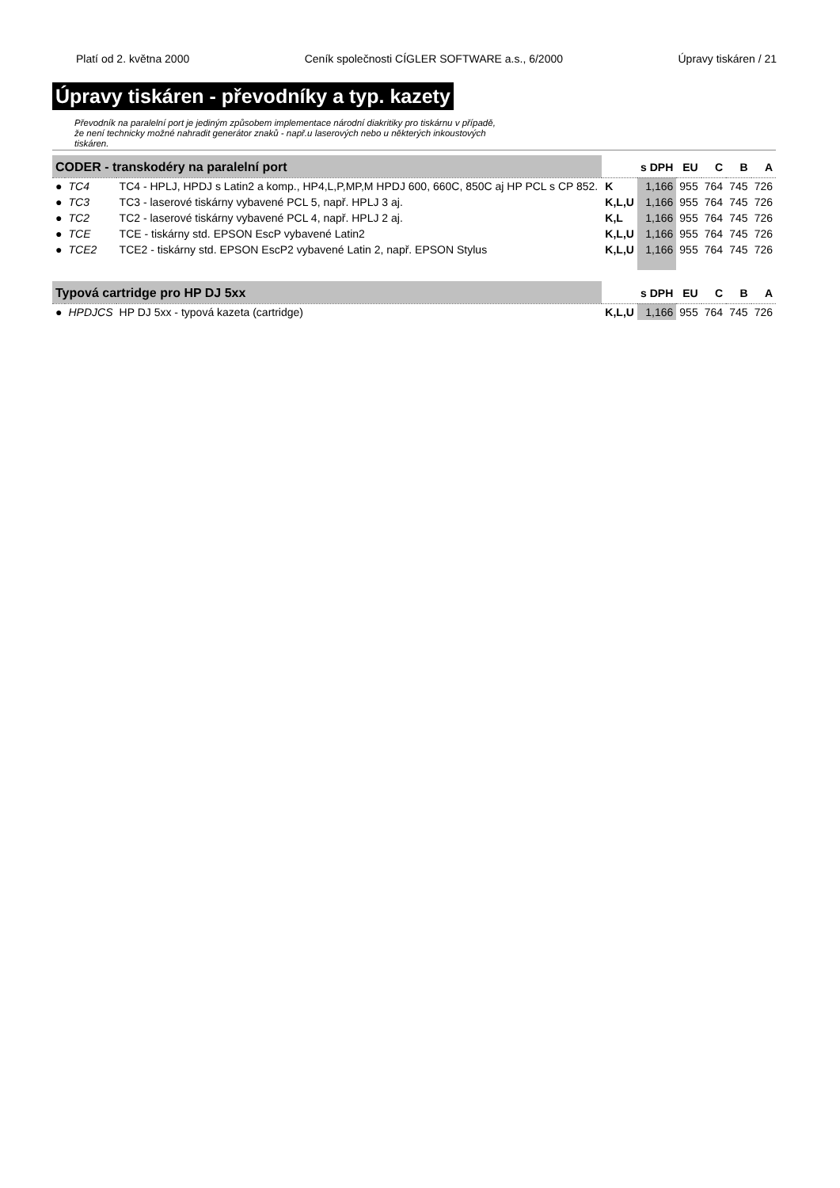Platí od 2. května 2000 Ceník společnosti CÍGLER SOFTWARE a.s., 6/2000 Úpravy tiskáren / 21
Úpravy tiskáren - převodníky a typ. kazety
Převodník na paralelní port je jediným způsobem implementace národní diakritiky pro tiskárnu v případě, že není technicky možné nahradit generátor znaků - např.u laserových nebo u některých inkoustových tiskáren.
| CODER - transkodéry na paralelní port | | | | s DPH | EU | C | B | A |
| --- | --- | --- | --- | --- | --- | --- | --- | --- |
| ● | TC4 | TC4 - HPLJ, HPDJ s Latin2 a komp., HP4,L,P,MP,M HPDJ 600, 660C, 850C aj HP PCL s CP 852. | K | 1,166 | 955 | 764 | 745 | 726 |
| ● | TC3 | TC3 - laserové tiskárny vybavené PCL 5, např. HPLJ 3 aj. | K,L,U | 1,166 | 955 | 764 | 745 | 726 |
| ● | TC2 | TC2 - laserové tiskárny vybavené PCL 4, např. HPLJ 2 aj. | K,L | 1,166 | 955 | 764 | 745 | 726 |
| ● | TCE | TCE - tiskárny std. EPSON EscP vybavené Latin2 | K,L,U | 1,166 | 955 | 764 | 745 | 726 |
| ● | TCE2 | TCE2 - tiskárny std. EPSON EscP2 vybavené Latin 2, např. EPSON Stylus | K,L,U | 1,166 | 955 | 764 | 745 | 726 |
| Typová cartridge pro HP DJ 5xx | | | | s DPH | EU | C | B | A |
| ● | HPDJCS | HP DJ 5xx - typová kazeta (cartridge) | K,L,U | 1,166 | 955 | 764 | 745 | 726 |